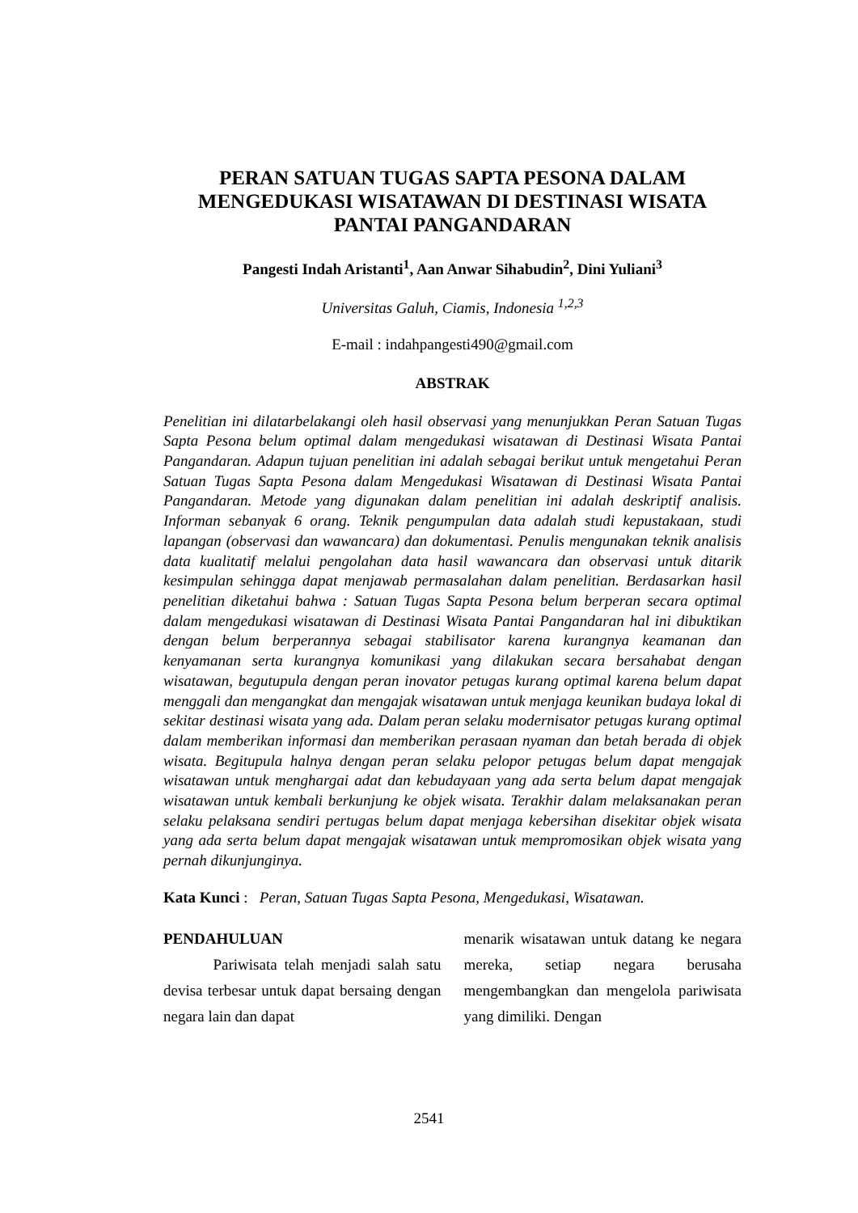PERAN SATUAN TUGAS SAPTA PESONA DALAM MENGEDUKASI WISATAWAN DI DESTINASI WISATA PANTAI PANGANDARAN
Pangesti Indah Aristanti<sup>1</sup>, Aan Anwar Sihabudin<sup>2</sup>, Dini Yuliani<sup>3</sup>
Universitas Galuh, Ciamis, Indonesia <sup>1,2,3</sup>
E-mail : indahpangesti490@gmail.com
ABSTRAK
Penelitian ini dilatarbelakangi oleh hasil observasi yang menunjukkan Peran Satuan Tugas Sapta Pesona belum optimal dalam mengedukasi wisatawan di Destinasi Wisata Pantai Pangandaran. Adapun tujuan penelitian ini adalah sebagai berikut untuk mengetahui Peran Satuan Tugas Sapta Pesona dalam Mengedukasi Wisatawan di Destinasi Wisata Pantai Pangandaran. Metode yang digunakan dalam penelitian ini adalah deskriptif analisis. Informan sebanyak 6 orang. Teknik pengumpulan data adalah studi kepustakaan, studi lapangan (observasi dan wawancara) dan dokumentasi. Penulis mengunakan teknik analisis data kualitatif melalui pengolahan data hasil wawancara dan observasi untuk ditarik kesimpulan sehingga dapat menjawab permasalahan dalam penelitian. Berdasarkan hasil penelitian diketahui bahwa : Satuan Tugas Sapta Pesona belum berperan secara optimal dalam mengedukasi wisatawan di Destinasi Wisata Pantai Pangandaran hal ini dibuktikan dengan belum berperannya sebagai stabilisator karena kurangnya keamanan dan kenyamanan serta kurangnya komunikasi yang dilakukan secara bersahabat dengan wisatawan, begutupula dengan peran inovator petugas kurang optimal karena belum dapat menggali dan mengangkat dan mengajak wisatawan untuk menjaga keunikan budaya lokal di sekitar destinasi wisata yang ada. Dalam peran selaku modernisator petugas kurang optimal dalam memberikan informasi dan memberikan perasaan nyaman dan betah berada di objek wisata. Begitupula halnya dengan peran selaku pelopor petugas belum dapat mengajak wisatawan untuk menghargai adat dan kebudayaan yang ada serta belum dapat mengajak wisatawan untuk kembali berkunjung ke objek wisata. Terakhir dalam melaksanakan peran selaku pelaksana sendiri pertugas belum dapat menjaga kebersihan disekitar objek wisata yang ada serta belum dapat mengajak wisatawan untuk mempromosikan objek wisata yang pernah dikunjunginya.
Kata Kunci : Peran, Satuan Tugas Sapta Pesona, Mengedukasi, Wisatawan.
PENDAHULUAN
Pariwisata telah menjadi salah satu devisa terbesar untuk dapat bersaing dengan negara lain dan dapat
menarik wisatawan untuk datang ke negara mereka, setiap negara berusaha mengembangkan dan mengelola pariwisata yang dimiliki. Dengan
2541